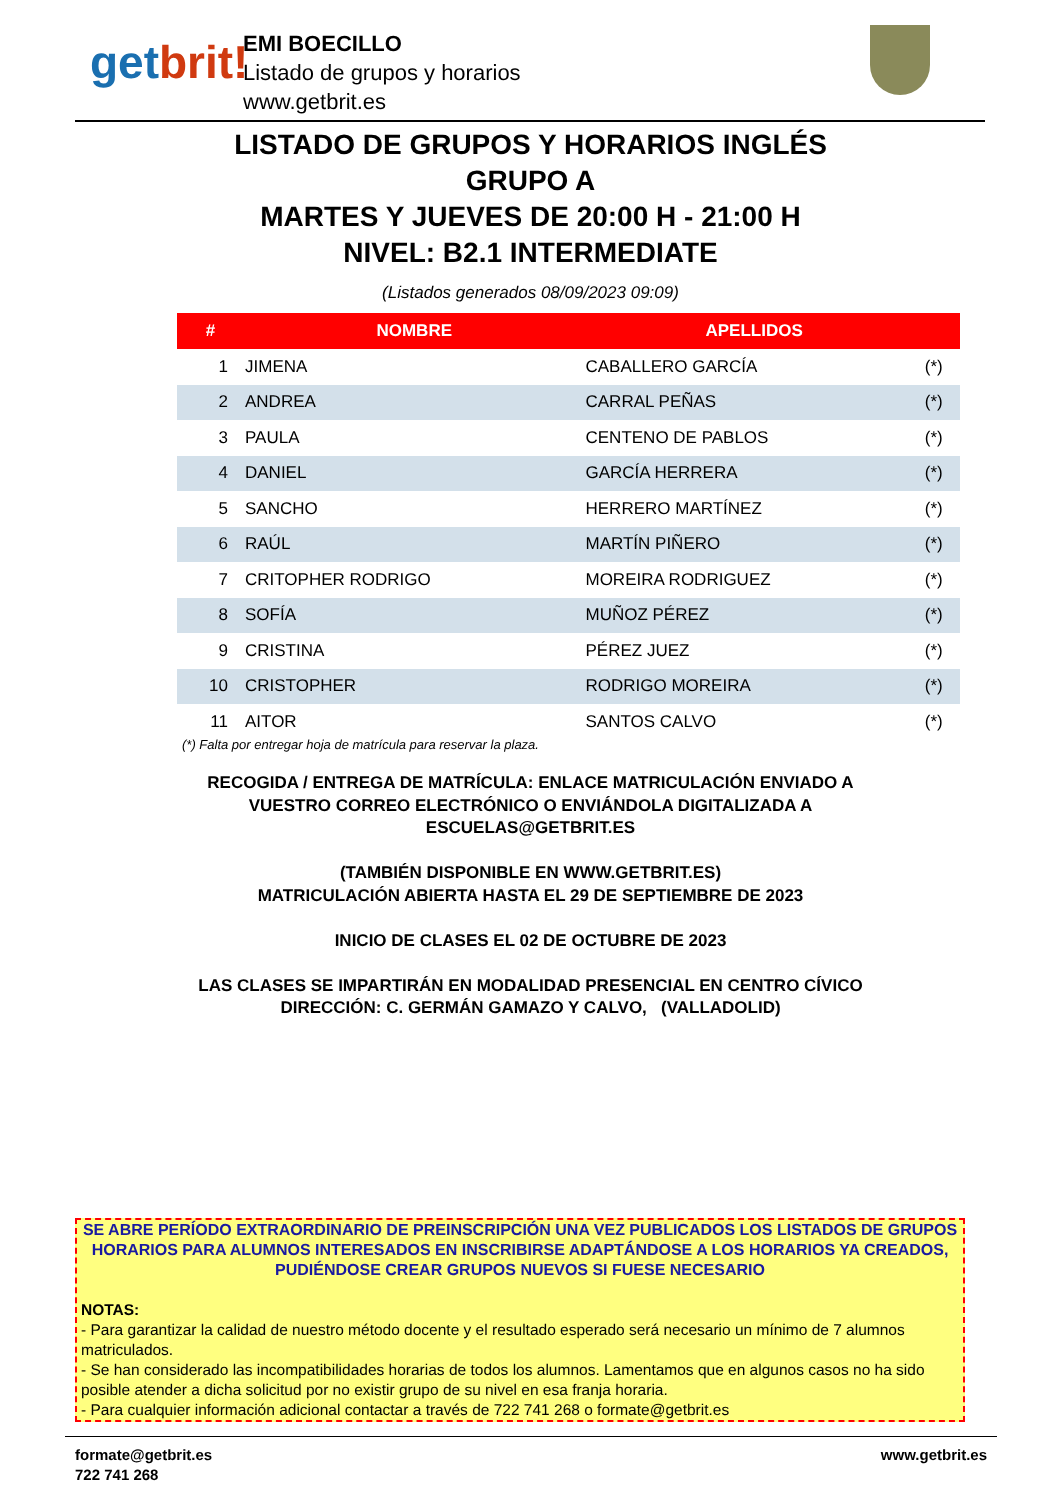getbrit!
EMI BOECILLO
Listado de grupos y horarios
www.getbrit.es
LISTADO DE GRUPOS Y HORARIOS INGLÉS
GRUPO A
MARTES Y JUEVES DE 20:00 H - 21:00 H
NIVEL: B2.1 INTERMEDIATE
(Listados generados 08/09/2023 09:09)
| # | NOMBRE | APELLIDOS | |
| --- | --- | --- | --- |
| 1 | JIMENA | CABALLERO GARCÍA | (*) |
| 2 | ANDREA | CARRAL PEÑAS | (*) |
| 3 | PAULA | CENTENO DE PABLOS | (*) |
| 4 | DANIEL | GARCÍA HERRERA | (*) |
| 5 | SANCHO | HERRERO MARTÍNEZ | (*) |
| 6 | RAÚL | MARTÍN PIÑERO | (*) |
| 7 | CRITOPHER RODRIGO | MOREIRA RODRIGUEZ | (*) |
| 8 | SOFÍA | MUÑOZ PÉREZ | (*) |
| 9 | CRISTINA | PÉREZ JUEZ | (*) |
| 10 | CRISTOPHER | RODRIGO MOREIRA | (*) |
| 11 | AITOR | SANTOS CALVO | (*) |
(*) Falta por entregar hoja de matrícula para reservar la plaza.
RECOGIDA / ENTREGA DE MATRÍCULA: ENLACE MATRICULACIÓN ENVIADO A
VUESTRO CORREO ELECTRÓNICO O ENVIÁNDOLA DIGITALIZADA A
ESCUELAS@GETBRIT.ES
(TAMBIÉN DISPONIBLE EN WWW.GETBRIT.ES)
MATRICULACIÓN ABIERTA HASTA EL 29 DE SEPTIEMBRE DE 2023
INICIO DE CLASES EL 02 DE OCTUBRE DE 2023
LAS CLASES SE IMPARTIRÁN EN MODALIDAD PRESENCIAL EN CENTRO CÍVICO
DIRECCIÓN: C. GERMÁN GAMAZO Y CALVO, (VALLADOLID)
SE ABRE PERÍODO EXTRAORDINARIO DE PREINSCRIPCIÓN UNA VEZ PUBLICADOS LOS LISTADOS DE GRUPOS HORARIOS PARA ALUMNOS INTERESADOS EN INSCRIBIRSE ADAPTÁNDOSE A LOS HORARIOS YA CREADOS, PUDIÉNDOSE CREAR GRUPOS NUEVOS SI FUESE NECESARIO
NOTAS:
- Para garantizar la calidad de nuestro método docente y el resultado esperado será necesario un mínimo de 7 alumnos matriculados.
- Se han considerado las incompatibilidades horarias de todos los alumnos. Lamentamos que en algunos casos no ha sido posible atender a dicha solicitud por no existir grupo de su nivel en esa franja horaria.
- Para cualquier información adicional contactar a través de 722 741 268 o formate@getbrit.es
formate@getbrit.es
722 741 268
www.getbrit.es